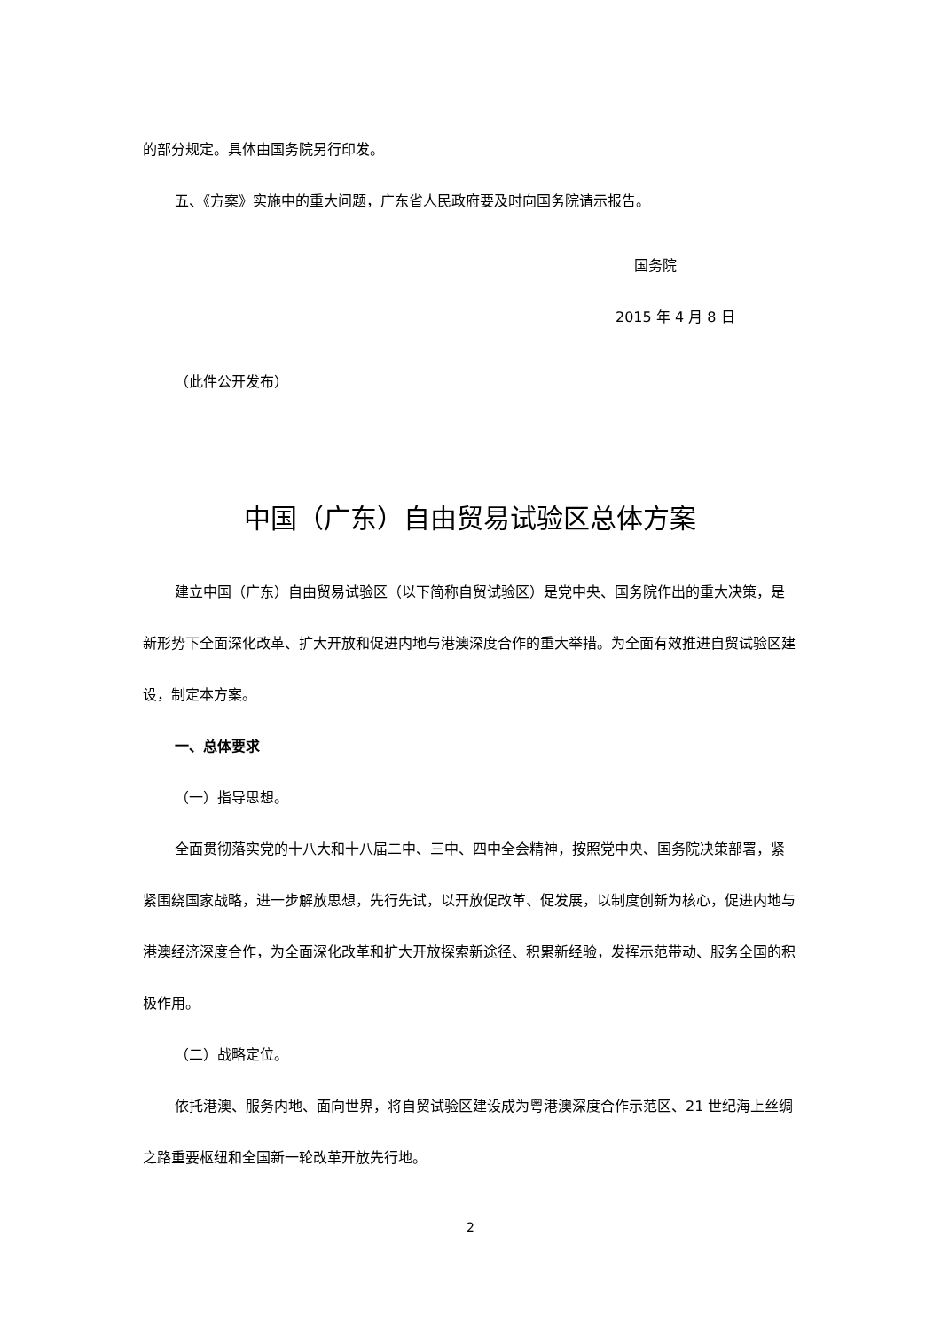的部分规定。具体由国务院另行印发。
五、《方案》实施中的重大问题，广东省人民政府要及时向国务院请示报告。
国务院
2015 年 4 月 8 日
（此件公开发布）
中国（广东）自由贸易试验区总体方案
建立中国（广东）自由贸易试验区（以下简称自贸试验区）是党中央、国务院作出的重大决策，是新形势下全面深化改革、扩大开放和促进内地与港澳深度合作的重大举措。为全面有效推进自贸试验区建设，制定本方案。
一、总体要求
（一）指导思想。
全面贯彻落实党的十八大和十八届二中、三中、四中全会精神，按照党中央、国务院决策部署，紧紧围绕国家战略，进一步解放思想，先行先试，以开放促改革、促发展，以制度创新为核心，促进内地与港澳经济深度合作，为全面深化改革和扩大开放探索新途径、积累新经验，发挥示范带动、服务全国的积极作用。
（二）战略定位。
依托港澳、服务内地、面向世界，将自贸试验区建设成为粤港澳深度合作示范区、21 世纪海上丝绸之路重要枢纽和全国新一轮改革开放先行地。
2